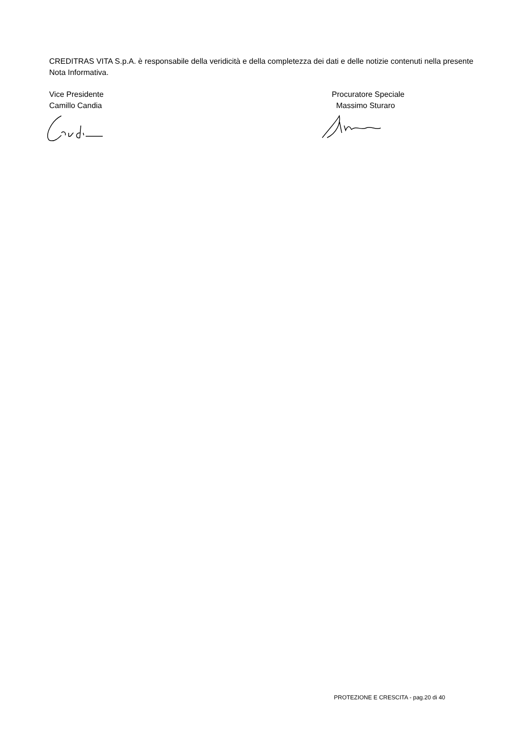CREDITRAS VITA S.p.A. è responsabile della veridicità e della completezza dei dati e delle notizie contenuti nella presente Nota Informativa.
Vice Presidente
Camillo Candia
Procuratore Speciale
Massimo Sturaro
PROTEZIONE E CRESCITA - pag.20 di 40